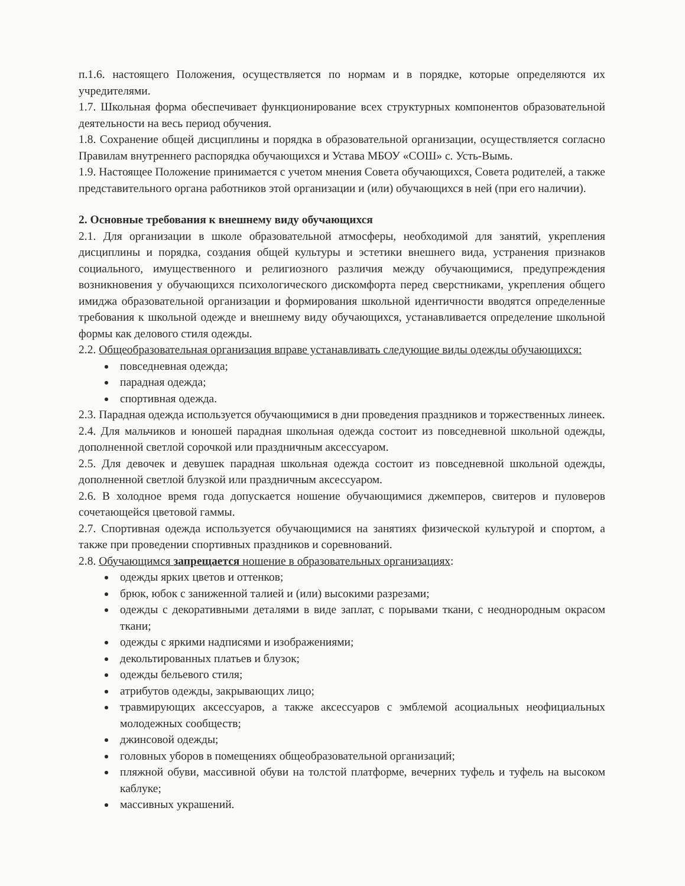п.1.6. настоящего Положения, осуществляется по нормам и в порядке, которые определяются их учредителями.
1.7. Школьная форма обеспечивает функционирование всех структурных компонентов образовательной деятельности на весь период обучения.
1.8. Сохранение общей дисциплины и порядка в образовательной организации, осуществляется согласно Правилам внутреннего распорядка обучающихся и Устава МБОУ «СОШ» с. Усть-Вымь.
1.9. Настоящее Положение принимается с учетом мнения Совета обучающихся, Совета родителей, а также представительного органа работников этой организации и (или) обучающихся в ней (при его наличии).
2. Основные требования к внешнему виду обучающихся
2.1. Для организации в школе образовательной атмосферы, необходимой для занятий, укрепления дисциплины и порядка, создания общей культуры и эстетики внешнего вида, устранения признаков социального, имущественного и религиозного различия между обучающимися, предупреждения возникновения у обучающихся психологического дискомфорта перед сверстниками, укрепления общего имиджа образовательной организации и формирования школьной идентичности вводятся определенные требования к школьной одежде и внешнему виду обучающихся, устанавливается определение школьной формы как делового стиля одежды.
2.2. Общеобразовательная организация вправе устанавливать следующие виды одежды обучающихся:
повседневная одежда;
парадная одежда;
спортивная одежда.
2.3. Парадная одежда используется обучающимися в дни проведения праздников и торжественных линеек.
2.4. Для мальчиков и юношей парадная школьная одежда состоит из повседневной школьной одежды, дополненной светлой сорочкой или праздничным аксессуаром.
2.5. Для девочек и девушек парадная школьная одежда состоит из повседневной школьной одежды, дополненной светлой блузкой или праздничным аксессуаром.
2.6. В холодное время года допускается ношение обучающимися джемперов, свитеров и пуловеров сочетающейся цветовой гаммы.
2.7. Спортивная одежда используется обучающимися на занятиях физической культурой и спортом, а также при проведении спортивных праздников и соревнований.
2.8. Обучающимся запрещается ношение в образовательных организациях:
одежды ярких цветов и оттенков;
брюк, юбок с заниженной талией и (или) высокими разрезами;
одежды с декоративными деталями в виде заплат, с порывами ткани, с неоднородным окрасом ткани;
одежды с яркими надписями и изображениями;
декольтированных платьев и блузок;
одежды бельевого стиля;
атрибутов одежды, закрывающих лицо;
травмирующих аксессуаров, а также аксессуаров с эмблемой асоциальных неофициальных молодежных сообществ;
джинсовой одежды;
головных уборов в помещениях общеобразовательной организаций;
пляжной обуви, массивной обуви на толстой платформе, вечерних туфель и туфель на высоком каблуке;
массивных украшений.